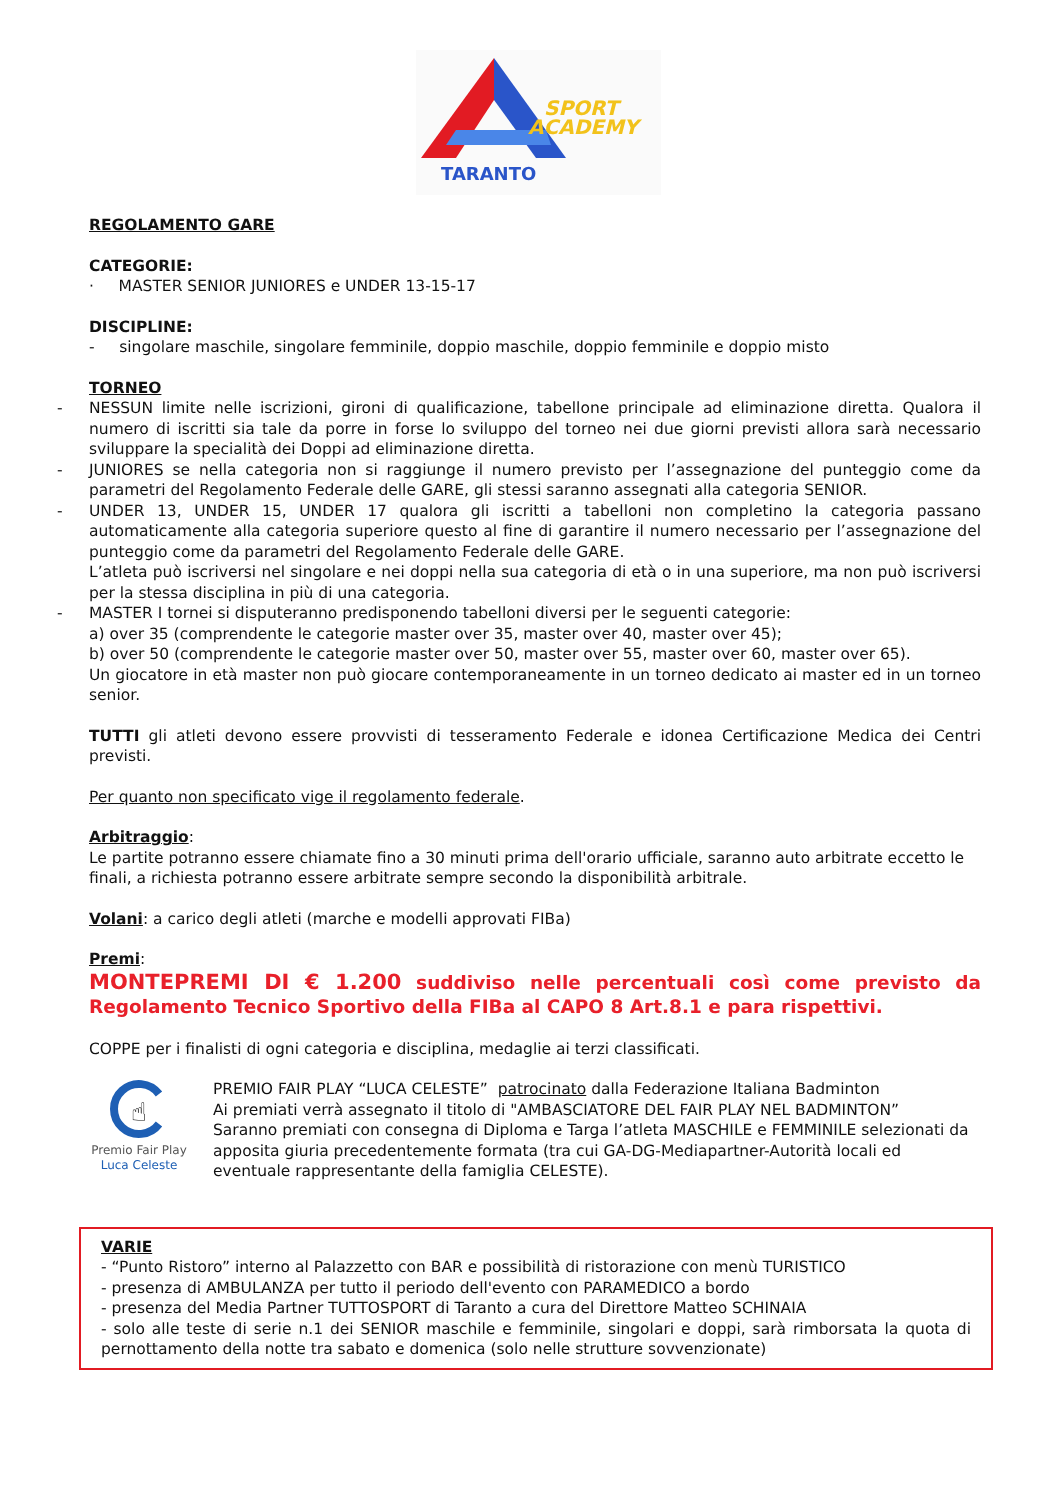SPORT
ACADEMY
TARANTO
REGOLAMENTO GARE
CATEGORIE:
· MASTER SENIOR JUNIORES e UNDER 13-15-17
DISCIPLINE:
- singolare maschile, singolare femminile, doppio maschile, doppio femminile e doppio misto
TORNEO
- NESSUN limite nelle iscrizioni, gironi di qualificazione, tabellone principale ad eliminazione diretta. Qualora il numero di iscritti sia tale da porre in forse lo sviluppo del torneo nei due giorni previsti allora sarà necessario sviluppare la specialità dei Doppi ad eliminazione diretta.
- JUNIORES se nella categoria non si raggiunge il numero previsto per l’assegnazione del punteggio come da parametri del Regolamento Federale delle GARE, gli stessi saranno assegnati alla categoria SENIOR.
- UNDER 13, UNDER 15, UNDER 17 qualora gli iscritti a tabelloni non completino la categoria passano automaticamente alla categoria superiore questo al fine di garantire il numero necessario per l’assegnazione del punteggio come da parametri del Regolamento Federale delle GARE.
L’atleta può iscriversi nel singolare e nei doppi nella sua categoria di età o in una superiore, ma non può iscriversi per la stessa disciplina in più di una categoria.
- MASTER I tornei si disputeranno predisponendo tabelloni diversi per le seguenti categorie:
a) over 35 (comprendente le categorie master over 35, master over 40, master over 45);
b) over 50 (comprendente le categorie master over 50, master over 55, master over 60, master over 65).
Un giocatore in età master non può giocare contemporaneamente in un torneo dedicato ai master ed in un torneo senior.
TUTTI gli atleti devono essere provvisti di tesseramento Federale e idonea Certificazione Medica dei Centri previsti.
Per quanto non specificato vige il regolamento federale.
Arbitraggio:
Le partite potranno essere chiamate fino a 30 minuti prima dell'orario ufficiale, saranno auto arbitrate eccetto le finali, a richiesta potranno essere arbitrate sempre secondo la disponibilità arbitrale.
Volani: a carico degli atleti (marche e modelli approvati FIBa)
Premi:
MONTEPREMI DI € 1.200 suddiviso nelle percentuali così come previsto da Regolamento Tecnico Sportivo della FIBa al CAPO 8 Art.8.1 e para rispettivi.
COPPE per i finalisti di ogni categoria e disciplina, medaglie ai terzi classificati.
☝
Premio Fair Play
Luca Celeste
PREMIO FAIR PLAY “LUCA CELESTE” patrocinato dalla Federazione Italiana Badminton
Ai premiati verrà assegnato il titolo di "AMBASCIATORE DEL FAIR PLAY NEL BADMINTON”
Saranno premiati con consegna di Diploma e Targa l’atleta MASCHILE e FEMMINILE selezionati da apposita giuria precedentemente formata (tra cui GA-DG-Mediapartner-Autorità locali ed eventuale rappresentante della famiglia CELESTE).
VARIE
- “Punto Ristoro” interno al Palazzetto con BAR e possibilità di ristorazione con menù TURISTICO
- presenza di AMBULANZA per tutto il periodo dell'evento con PARAMEDICO a bordo
- presenza del Media Partner TUTTOSPORT di Taranto a cura del Direttore Matteo SCHINAIA
- solo alle teste di serie n.1 dei SENIOR maschile e femminile, singolari e doppi, sarà rimborsata la quota di pernottamento della notte tra sabato e domenica (solo nelle strutture sovvenzionate)